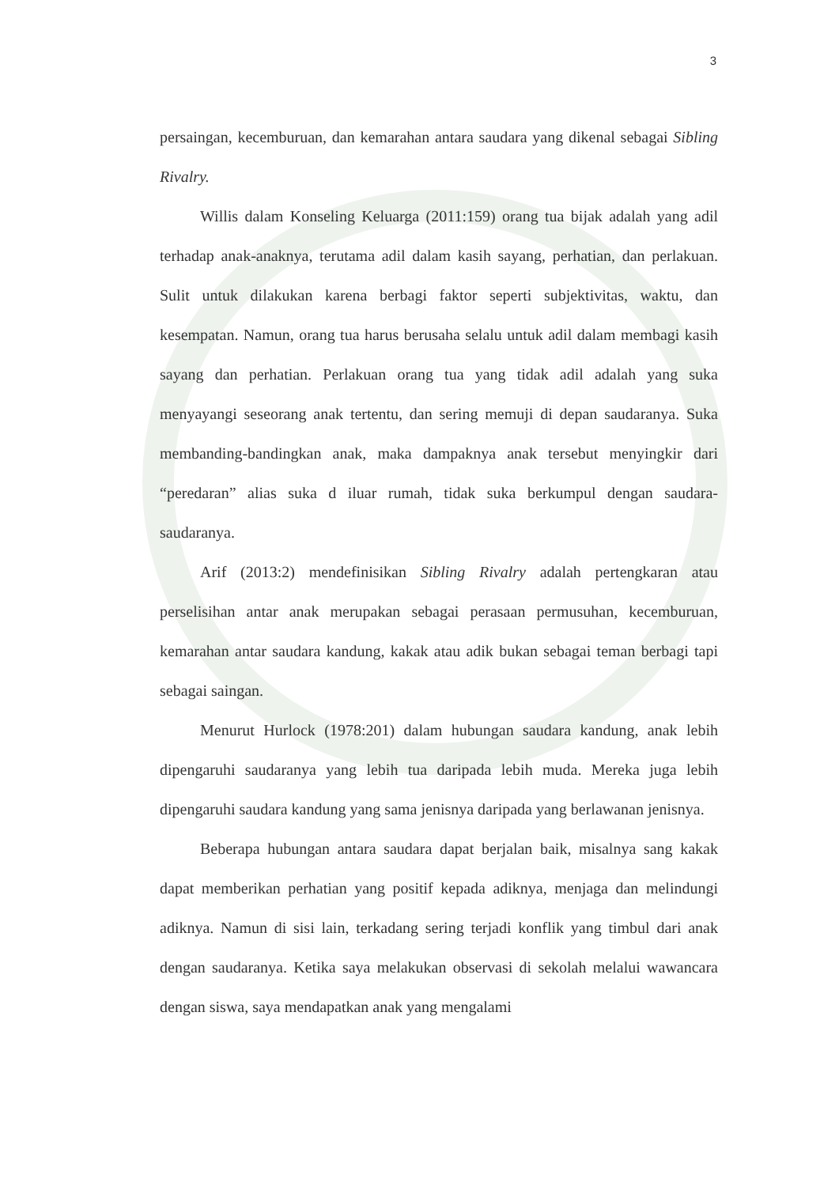3
persaingan, kecemburuan, dan kemarahan antara saudara yang dikenal sebagai Sibling Rivalry.
Willis dalam Konseling Keluarga (2011:159) orang tua bijak adalah yang adil terhadap anak-anaknya, terutama adil dalam kasih sayang, perhatian, dan perlakuan. Sulit untuk dilakukan karena berbagi faktor seperti subjektivitas, waktu, dan kesempatan. Namun, orang tua harus berusaha selalu untuk adil dalam membagi kasih sayang dan perhatian. Perlakuan orang tua yang tidak adil adalah yang suka menyayangi seseorang anak tertentu, dan sering memuji di depan saudaranya. Suka membanding-bandingkan anak, maka dampaknya anak tersebut menyingkir dari “peredaran” alias suka d iluar rumah, tidak suka berkumpul dengan saudara-saudaranya.
Arif (2013:2) mendefinisikan Sibling Rivalry adalah pertengkaran atau perselisihan antar anak merupakan sebagai perasaan permusuhan, kecemburuan, kemarahan antar saudara kandung, kakak atau adik bukan sebagai teman berbagi tapi sebagai saingan.
Menurut Hurlock (1978:201) dalam hubungan saudara kandung, anak lebih dipengaruhi saudaranya yang lebih tua daripada lebih muda. Mereka juga lebih dipengaruhi saudara kandung yang sama jenisnya daripada yang berlawanan jenisnya.
Beberapa hubungan antara saudara dapat berjalan baik, misalnya sang kakak dapat memberikan perhatian yang positif kepada adiknya, menjaga dan melindungi adiknya. Namun di sisi lain, terkadang sering terjadi konflik yang timbul dari anak dengan saudaranya. Ketika saya melakukan observasi di sekolah melalui wawancara dengan siswa, saya mendapatkan anak yang mengalami